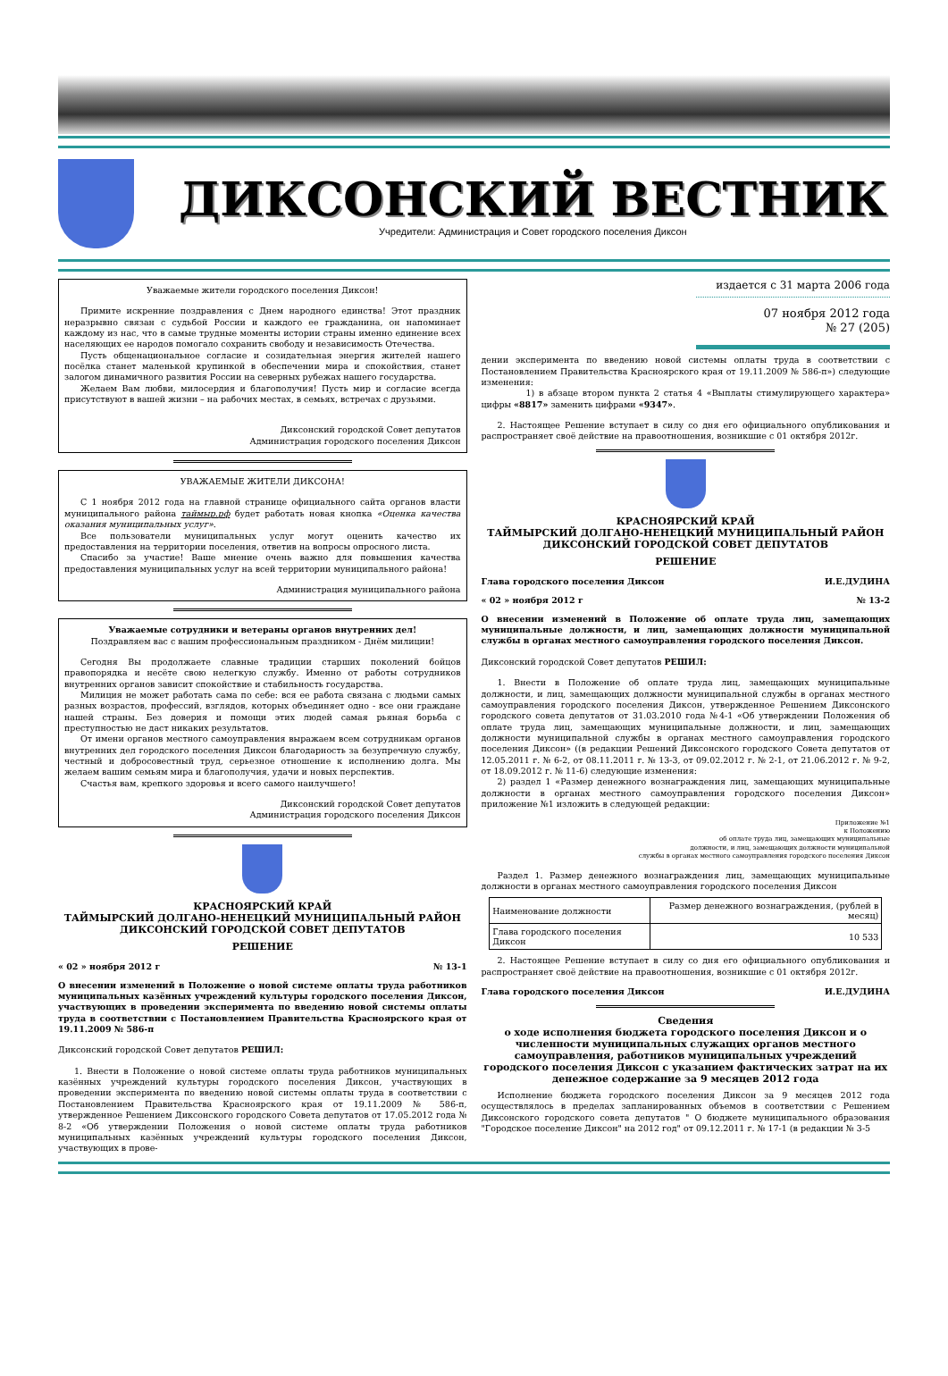ДИКСОНСКИЙ ВЕСТНИК
Учредители: Администрация и Совет городского поселения Диксон
Уважаемые жители городского поселения Диксон!
Примите искренние поздравления с Днем народного единства! Этот праздник неразрывно связан с судьбой России и каждого ее гражданина, он напоминает каждому из нас, что в самые трудные моменты истории страны именно единение всех населяющих ее народов помогало сохранить свободу и независимость Отечества.
Пусть общенациональное согласие и созидательная энергия жителей нашего посёлка станет маленькой крупинкой в обеспечении мира и спокойствия, станет залогом динамичного развития России на северных рубежах нашего государства.
Желаем Вам любви, милосердия и благополучия! Пусть мир и согласие всегда присутствуют в вашей жизни – на рабочих местах, в семьях, встречах с друзьями.
Диксонский городской Совет депутатов
Администрация городского поселения Диксон
УВАЖАЕМЫЕ ЖИТЕЛИ ДИКСОНА!
С 1 ноября 2012 года на главной странице официального сайта органов власти муниципального района таймыр.рф будет работать новая кнопка «Оценка качества оказания муниципальных услуг».
Все пользователи муниципальных услуг могут оценить качество их предоставления на территории поселения, ответив на вопросы опросного листа.
Спасибо за участие! Ваше мнение очень важно для повышения качества предоставления муниципальных услуг на всей территории муниципального района!
Администрация муниципального района
Уважаемые сотрудники и ветераны органов внутренних дел!
Поздравляем вас с вашим профессиональным праздником - Днём милиции!
Сегодня Вы продолжаете славные традиции старших поколений бойцов правопорядка и несёте свою нелегкую службу. Именно от работы сотрудников внутренних органов зависит спокойствие и стабильность государства.
Милиция не может работать сама по себе: вся ее работа связана с людьми самых разных возрастов, профессий, взглядов, которых объединяет одно - все они граждане нашей страны. Без доверия и помощи этих людей самая рьяная борьба с преступностью не даст никаких результатов.
От имени органов местного самоуправления выражаем всем сотрудникам органов внутренних дел городского поселения Диксон благодарность за безупречную службу, честный и добросовестный труд, серьезное отношение к исполнению долга. Мы желаем вашим семьям мира и благополучия, удачи и новых перспектив.
Счастья вам, крепкого здоровья и всего самого наилучшего!
Диксонский городской Совет депутатов
Администрация городского поселения Диксон
КРАСНОЯРСКИЙ КРАЙ
ТАЙМЫРСКИЙ ДОЛГАНО-НЕНЕЦКИЙ МУНИЦИПАЛЬНЫЙ РАЙОН
ДИКСОНСКИЙ ГОРОДСКОЙ СОВЕТ ДЕПУТАТОВ
РЕШЕНИЕ
« 02 » ноября 2012 г № 13-1
О внесении изменений в Положение о новой системе оплаты труда работников муниципальных казённых учреждений культуры городского поселения Диксон, участвующих в проведении эксперимента по введению новой системы оплаты труда в соответствии с Постановлением Правительства Красноярского края от 19.11.2009 № 586-п
Диксонский городской Совет депутатов РЕШИЛ:
1. Внести в Положение о новой системе оплаты труда работников муниципальных казённых учреждений культуры городского поселения Диксон, участвующих в проведении эксперимента по введению новой системы оплаты труда в соответствии с Постановлением Правительства Красноярского края от 19.11.2009 № 586-п, утвержденное Решением Диксонского городского Совета депутатов от 17.05.2012 года № 8-2 «Об утверждении Положения о новой системе оплаты труда работников муниципальных казённых учреждений культуры городского поселения Диксон, участвующих в прове-
издается с 31 марта 2006 года
07 ноября 2012 года
№ 27 (205)
дении эксперимента по введению новой системы оплаты труда в соответствии с Постановлением Правительства Красноярского края от 19.11.2009 № 586-п») следующие изменения:
1) в абзаце втором пункта 2 статья 4 «Выплаты стимулирующего характера» цифры «8817» заменить цифрами «9347».
2. Настоящее Решение вступает в силу со дня его официального опубликования и распространяет своё действие на правоотношения, возникшие с 01 октября 2012г.
КРАСНОЯРСКИЙ КРАЙ
ТАЙМЫРСКИЙ ДОЛГАНО-НЕНЕЦКИЙ МУНИЦИПАЛЬНЫЙ РАЙОН
ДИКСОНСКИЙ ГОРОДСКОЙ СОВЕТ ДЕПУТАТОВ
РЕШЕНИЕ
Глава городского поселения Диксон И.Е.ДУДИНА
« 02 » ноября 2012 г № 13-2
О внесении изменений в Положение об оплате труда лиц, замещающих муниципальные должности, и лиц, замещающих должности муниципальной службы в органах местного самоуправления городского поселения Диксон.
Диксонский городской Совет депутатов РЕШИЛ:
1. Внести в Положение об оплате труда лиц, замещающих муниципальные должности, и лиц, замещающих должности муниципальной службы в органах местного самоуправления городского поселения Диксон, утвержденное Решением Диксонского городского совета депутатов от 31.03.2010 года №4-1 «Об утверждении Положения об оплате труда лиц, замещающих муниципальные должности, и лиц, замещающих должности муниципальной службы в органах местного самоуправления городского поселения Диксон» ((в редакции Решений Диксонского городского Совета депутатов от 12.05.2011 г. № 6-2, от 08.11.2011 г. № 13-3, от 09.02.2012 г. № 2-1, от 21.06.2012 г. № 9-2, от 18.09.2012 г. № 11-6) следующие изменения:
2) раздел 1 «Размер денежного вознаграждения лиц, замещающих муниципальные должности в органах местного самоуправления городского поселения Диксон» приложение №1 изложить в следующей редакции:
Приложение №1
к Положению
об оплате труда лиц, замещающих муниципальные
должности, и лиц, замещающих должности муниципальной
службы в органах местного самоуправления городского поселения Диксон
Раздел 1. Размер денежного вознаграждения лиц, замещающих муниципальные должности в органах местного самоуправления городского поселения Диксон
| Наименование должности | Размер денежного вознаграждения, (рублей в месяц) |
| --- | --- |
| Глава городского поселения Диксон | 10 533 |
2. Настоящее Решение вступает в силу со дня его официального опубликования и распространяет своё действие на правоотношения, возникшие с 01 октября 2012г.
Глава городского поселения Диксон И.Е.ДУДИНА
Сведения
о ходе исполнения бюджета городского поселения Диксон и о численности муниципальных служащих органов местного самоуправления, работников муниципальных учреждений городского поселения Диксон с указанием фактических затрат на их денежное содержание за 9 месяцев 2012 года
Исполнение бюджета городского поселения Диксон за 9 месяцев 2012 года осуществлялось в пределах запланированных объемов в соответствии с Решением Диксонского городского совета депутатов " О бюджете муниципального образования "Городское поселение Диксон" на 2012 год" от 09.12.2011 г. № 17-1 (в редакции № 3-5